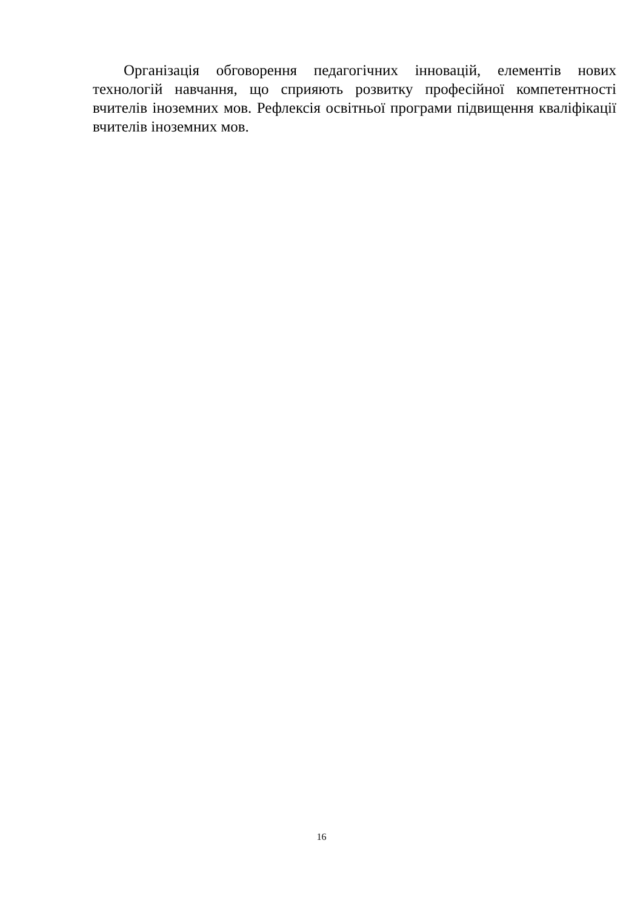Організація обговорення педагогічних інновацій, елементів нових технологій навчання, що сприяють розвитку професійної компетентності вчителів іноземних мов. Рефлексія освітньої програми підвищення кваліфікації вчителів іноземних мов.
16